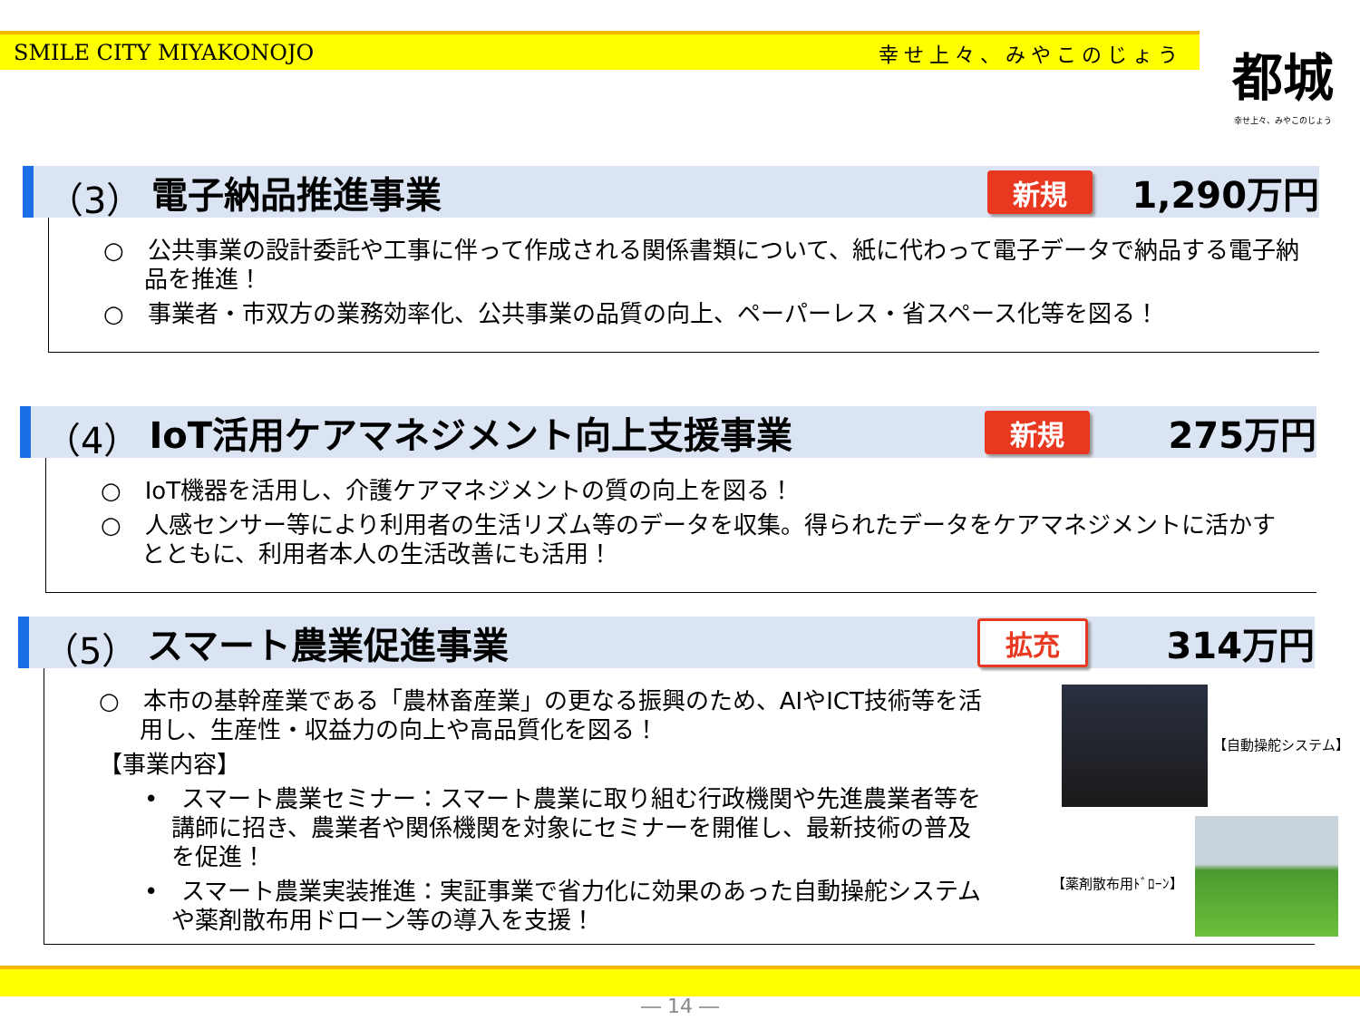SMILE CITY MIYAKONOJO 幸せ上々、みやこのじょう
都城
幸せ上々、みやこのじょう
（3） 電子納品推進事業 新規 1,290万円
○　公共事業の設計委託や工事に伴って作成される関係書類について、紙に代わって電子データで納品する電子納品を推進！
○　事業者・市双方の業務効率化、公共事業の品質の向上、ペーパーレス・省スペース化等を図る！
（4） IoT活用ケアマネジメント向上支援事業 新規 275万円
○　IoT機器を活用し、介護ケアマネジメントの質の向上を図る！
○　人感センサー等により利用者の生活リズム等のデータを収集。得られたデータをケアマネジメントに活かすとともに、利用者本人の生活改善にも活用！
（5） スマート農業促進事業 拡充 314万円
○　本市の基幹産業である「農林畜産業」の更なる振興のため、AIやICT技術等を活用し、生産性・収益力の向上や高品質化を図る！
【事業内容】
•　スマート農業セミナー：スマート農業に取り組む行政機関や先進農業者等を講師に招き、農業者や関係機関を対象にセミナーを開催し、最新技術の普及を促進！
•　スマート農業実装推進：実証事業で省力化に効果のあった自動操舵システムや薬剤散布用ドローン等の導入を支援！
【自動操舵システム】
【薬剤散布用ﾄﾞﾛｰﾝ】
― 14 ―